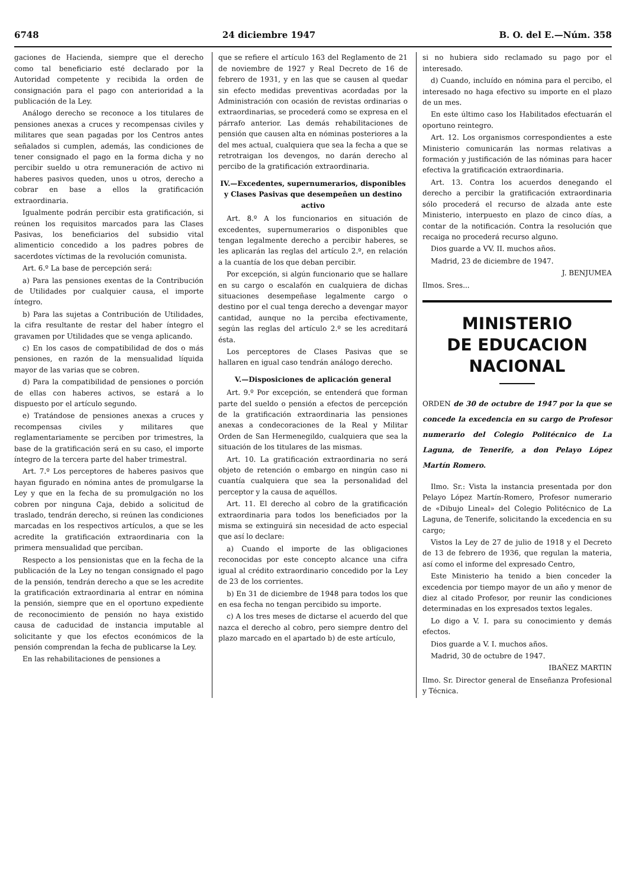6748 24 diciembre 1947 B. O. del E.—Núm. 358
gaciones de Hacienda, siempre que el derecho como tal beneficiario esté declarado por la Autoridad competente y recibida la orden de consignación para el pago con anterioridad a la publicación de la Ley.
Análogo derecho se reconoce a los titulares de pensiones anexas a cruces y recompensas civiles y militares que sean pagadas por los Centros antes señalados si cumplen, además, las condiciones de tener consignado el pago en la forma dicha y no percibir sueldo u otra remuneración de activo ni haberes pasivos queden, unos u otros, derecho a cobrar en base a ellos la gratificación extraordinaria.
Igualmente podrán percibir esta gratificación, si reúnen los requisitos marcados para las Clases Pasivas, los beneficiarios del subsidio vital alimenticio concedido a los padres pobres de sacerdotes víctimas de la revolución comunista.
Art. 6.º La base de percepción será:
a) Para las pensiones exentas de la Contribución de Utilidades por cualquier causa, el importe íntegro.
b) Para las sujetas a Contribución de Utilidades, la cifra resultante de restar del haber íntegro el gravamen por Utilidades que se venga aplicando.
c) En los casos de compatibilidad de dos o más pensiones, en razón de la mensualidad líquida mayor de las varias que se cobren.
d) Para la compatibilidad de pensiones o porción de ellas con haberes activos, se estará a lo dispuesto por el artículo segundo.
e) Tratándose de pensiones anexas a cruces y recompensas civiles y militares que reglamentariamente se perciben por trimestres, la base de la gratificación será en su caso, el importe íntegro de la tercera parte del haber trimestral.
Art. 7.º Los perceptores de haberes pasivos que hayan figurado en nómina antes de promulgarse la Ley y que en la fecha de su promulgación no los cobren por ninguna Caja, debido a solicitud de traslado, tendrán derecho, si reúnen las condiciones marcadas en los respectivos artículos, a que se les acredite la gratificación extraordinaria con la primera mensualidad que perciban.
Respecto a los pensionistas que en la fecha de la publicación de la Ley no tengan consignado el pago de la pensión, tendrán derecho a que se les acredite la gratificación extraordinaria al entrar en nómina la pensión, siempre que en el oportuno expediente de reconocimiento de pensión no haya existido causa de caducidad de instancia imputable al solicitante y que los efectos económicos de la pensión comprendan la fecha de publicarse la Ley.
En las rehabilitaciones de pensiones a
que se refiere el artículo 163 del Reglamento de 21 de noviembre de 1927 y Real Decreto de 16 de febrero de 1931, y en las que se causen al quedar sin efecto medidas preventivas acordadas por la Administración con ocasión de revistas ordinarias o extraordinarias, se procederá como se expresa en el párrafo anterior. Las demás rehabilitaciones de pensión que causen alta en nóminas posteriores a la del mes actual, cualquiera que sea la fecha a que se retrotraigan los devengos, no darán derecho al percibo de la gratificación extraordinaria.
IV.—Excedentes, supernumerarios, disponibles y Clases Pasivas que desempeñen un destino activo
Art. 8.º A los funcionarios en situación de excedentes, supernumerarios o disponibles que tengan legalmente derecho a percibir haberes, se les aplicarán las reglas del artículo 2.º, en relación a la cuantía de los que deban percibir.
Por excepción, si algún funcionario que se hallare en su cargo o escalafón en cualquiera de dichas situaciones desempeñase legalmente cargo o destino por el cual tenga derecho a devengar mayor cantidad, aunque no la perciba efectivamente, según las reglas del artículo 2.º se les acreditará ésta.
Los perceptores de Clases Pasivas que se hallaren en igual caso tendrán análogo derecho.
V.—Disposiciones de aplicación general
Art. 9.º Por excepción, se entenderá que forman parte del sueldo o pensión a efectos de percepción de la gratificación extraordinaria las pensiones anexas a condecoraciones de la Real y Militar Orden de San Hermenegildo, cualquiera que sea la situación de los titulares de las mismas.
Art. 10. La gratificación extraordinaria no será objeto de retención o embargo en ningún caso ni cuantía cualquiera que sea la personalidad del perceptor y la causa de aquéllos.
Art. 11. El derecho al cobro de la gratificación extraordinaria para todos los beneficiados por la misma se extinguirá sin necesidad de acto especial que así lo declare:
a) Cuando el importe de las obligaciones reconocidas por este concepto alcance una cifra igual al crédito extraordinario concedido por la Ley de 23 de los corrientes.
b) En 31 de diciembre de 1948 para todos los que en esa fecha no tengan percibido su importe.
c) A los tres meses de dictarse el acuerdo del que nazca el derecho al cobro, pero siempre dentro del plazo marcado en el apartado b) de este artículo,
si no hubiera sido reclamado su pago por el interesado.
d) Cuando, incluído en nómina para el percibo, el interesado no haga efectivo su importe en el plazo de un mes.
En este último caso los Habilitados efectuarán el oportuno reintegro.
Art. 12. Los organismos correspondientes a este Ministerio comunicarán las normas relativas a formación y justificación de las nóminas para hacer efectiva la gratificación extraordinaria.
Art. 13. Contra los acuerdos denegando el derecho a percibir la gratificación extraordinaria sólo procederá el recurso de alzada ante este Ministerio, interpuesto en plazo de cinco días, a contar de la notificación. Contra la resolución que recaiga no procederá recurso alguno.
Dios guarde a VV. II. muchos años.
Madrid, 23 de diciembre de 1947.
J. BENJUMEA
Ilmos. Sres...
MINISTERIO
DE EDUCACION NACIONAL
ORDEN de 30 de octubre de 1947 por la que se concede la excedencia en su cargo de Profesor numerario del Colegio Politécnico de La Laguna, de Tenerife, a don Pelayo López Martín Romero.
Ilmo. Sr.: Vista la instancia presentada por don Pelayo López Martín-Romero, Profesor numerario de «Dibujo Lineal» del Colegio Politécnico de La Laguna, de Tenerife, solicitando la excedencia en su cargo;
Vistos la Ley de 27 de julio de 1918 y el Decreto de 13 de febrero de 1936, que regulan la materia, así como el informe del expresado Centro,
Este Ministerio ha tenido a bien conceder la excedencia por tiempo mayor de un año y menor de diez al citado Profesor, por reunir las condiciones determinadas en los expresados textos legales.
Lo digo a V. I. para su conocimiento y demás efectos.
Dios guarde a V. I. muchos años.
Madrid, 30 de octubre de 1947.
IBAÑEZ MARTIN
Ilmo. Sr. Director general de Enseñanza Profesional y Técnica.